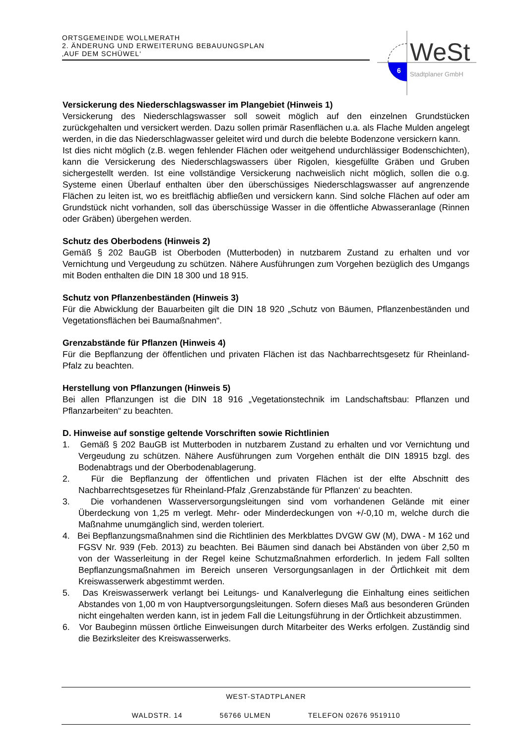ORTSGEMEINDE WOLLMERATH
2. ÄNDERUNG UND ERWEITERUNG BEBAUUNGSPLAN
‚AUF DEM SCHÜWEL‘
WeSt
6 Stadtplaner GmbH
Versickerung des Niederschlagswasser im Plangebiet (Hinweis 1)
Versickerung des Niederschlagswasser soll soweit möglich auf den einzelnen Grundstücken zurückgehalten und versickert werden. Dazu sollen primär Rasenflächen u.a. als Flache Mulden angelegt werden, in die das Niederschlagwasser geleitet wird und durch die belebte Bodenzone versickern kann.
Ist dies nicht möglich (z.B. wegen fehlender Flächen oder weitgehend undurchlässiger Bodenschichten), kann die Versickerung des Niederschlagswassers über Rigolen, kiesgefüllte Gräben und Gruben sichergestellt werden. Ist eine vollständige Versickerung nachweislich nicht möglich, sollen die o.g. Systeme einen Überlauf enthalten über den überschüssiges Niederschlagswasser auf angrenzende Flächen zu leiten ist, wo es breitflächig abfließen und versickern kann. Sind solche Flächen auf oder am Grundstück nicht vorhanden, soll das überschüssige Wasser in die öffentliche Abwasseranlage (Rinnen oder Gräben) übergehen werden.
Schutz des Oberbodens (Hinweis 2)
Gemäß § 202 BauGB ist Oberboden (Mutterboden) in nutzbarem Zustand zu erhalten und vor Vernichtung und Vergeudung zu schützen. Nähere Ausführungen zum Vorgehen bezüglich des Umgangs mit Boden enthalten die DIN 18 300 und 18 915.
Schutz von Pflanzenbeständen (Hinweis 3)
Für die Abwicklung der Bauarbeiten gilt die DIN 18 920 „Schutz von Bäumen, Pflanzenbeständen und Vegetationsflächen bei Baumaßnahmen“.
Grenzabstände für Pflanzen (Hinweis 4)
Für die Bepflanzung der öffentlichen und privaten Flächen ist das Nachbarrechtsgesetz für Rheinland-Pfalz zu beachten.
Herstellung von Pflanzungen (Hinweis 5)
Bei allen Pflanzungen ist die DIN 18 916 „Vegetationstechnik im Landschaftsbau: Pflanzen und Pflanzarbeiten“ zu beachten.
D. Hinweise auf sonstige geltende Vorschriften sowie Richtlinien
1. Gemäß § 202 BauGB ist Mutterboden in nutzbarem Zustand zu erhalten und vor Vernichtung und Vergeudung zu schützen. Nähere Ausführungen zum Vorgehen enthält die DIN 18915 bzgl. des Bodenabtrags und der Oberbodenablagerung.
2. Für die Bepflanzung der öffentlichen und privaten Flächen ist der elfte Abschnitt des Nachbarrechtsgesetzes für Rheinland-Pfalz ‚Grenzabstände für Pflanzen‘ zu beachten.
3. Die vorhandenen Wasserversorgungsleitungen sind vom vorhandenen Gelände mit einer Überdeckung von 1,25 m verlegt. Mehr- oder Minderdeckungen von +/-0,10 m, welche durch die Maßnahme unumgänglich sind, werden toleriert.
4. Bei Bepflanzungsmaßnahmen sind die Richtlinien des Merkblattes DVGW GW (M), DWA - M 162 und FGSV Nr. 939 (Feb. 2013) zu beachten. Bei Bäumen sind danach bei Abständen von über 2,50 m von der Wasserleitung in der Regel keine Schutzmaßnahmen erforderlich. In jedem Fall sollten Bepflanzungsmaßnahmen im Bereich unseren Versorgungsanlagen in der Örtlichkeit mit dem Kreiswasserwerk abgestimmt werden.
5. Das Kreiswasserwerk verlangt bei Leitungs- und Kanalverlegung die Einhaltung eines seitlichen Abstandes von 1,00 m von Hauptversorgungsleitungen. Sofern dieses Maß aus besonderen Gründen nicht eingehalten werden kann, ist in jedem Fall die Leitungsführung in der Örtlichkeit abzustimmen.
6. Vor Baubeginn müssen örtliche Einweisungen durch Mitarbeiter des Werks erfolgen. Zuständig sind die Bezirksleiter des Kreiswasserwerks.
WEST-STADTPLANER
WALDSTR. 14 56766 ULMEN TELEFON 02676 9519110